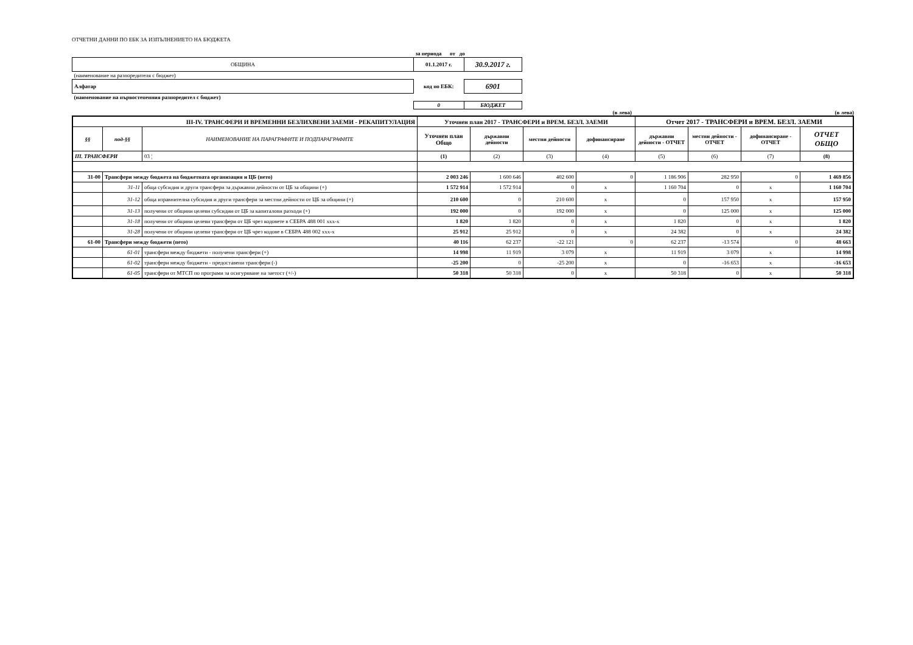ОТЧЕТНИ ДАННИ ПО ЕБК ЗА ИЗПЪЛНЕНИЕТО НА БЮДЖЕТА
| | за периода от до | |
| ОБЩИНА | 01.1.2017 г. | 30.9.2017 г. |
| (наименование на разпоредителя с бюджет) | | |
| Алфатар | код по ЕБК: | 6901 |
| (наименование на първостепенния разпоредител с бюджет) | | |
| | 0 | БЮДЖЕТ |
(в лева) (в лева)
| III-IV. ТРАНСФЕРИ И ВРЕМЕННИ БЕЗЛИХВЕНИ ЗАЕМИ - РЕКАПИТУЛАЦИЯ | | | Уточнен план 2017 - ТРАНСФЕРИ и ВРЕМ. БЕЗЛ. ЗАЕМИ | | | | Отчет 2017 - ТРАНСФЕРИ и ВРЕМ. БЕЗЛ. ЗАЕМИ | | | |
| --- | --- | --- | --- | --- | --- | --- | --- | --- | --- | --- |
| §§ | под-§§ | НАИМЕНОВАНИЕ НА ПАРАГРАФИТЕ И ПОДПАРАГРАФИТЕ | Уточнен план Общо | държавни дейности | местни дейности | дофинансиране | държавни дейности - ОТЧЕТ | местни дейности - ОТЧЕТ | дофинансиране - ОТЧЕТ | ОТЧЕТ ОБЩО |
| III. ТРАНСФЕРИ | | 03 ¦ | (1) | (2) | (3) | (4) | (5) | (6) | (7) | (8) |
| 31-00 | Трансфери между бюджета на бюджетната организация и ЦБ (нето) | | 2 003 246 | 1 600 646 | 402 600 | 0 | 1 186 906 | 282 950 | 0 | 1 469 856 |
| | 31-11 | обща субсидия и други трансфери за държавни дейности от ЦБ за общини (+) | 1 572 914 | 1 572 914 | 0 | x | 1 160 704 | 0 | x | 1 160 704 |
| | 31-12 | обща изравнителна субсидия и други трансфери за местни дейности от ЦБ за общини (+) | 210 600 | 0 | 210 600 | x | 0 | 157 950 | x | 157 950 |
| | 31-13 | получени от общини целеви субсидии от ЦБ за капиталови разходи (+) | 192 000 | 0 | 192 000 | x | 0 | 125 000 | x | 125 000 |
| | 31-18 | получени от общини целеви трансфери от ЦБ чрез кодовете в СЕБРА 488 001 ххх-х | 1 820 | 1 820 | 0 | x | 1 820 | 0 | x | 1 820 |
| | 31-28 | получени от общини целеви трансфери от ЦБ чрез кодове в СЕБРА 488 002 ххх-х | 25 912 | 25 912 | 0 | x | 24 382 | 0 | x | 24 382 |
| 61-00 | Трансфери между бюджети (нето) | | 40 116 | 62 237 | -22 121 | 0 | 62 237 | -13 574 | 0 | 48 663 |
| | 61-01 | трансфери между бюджети - получени трансфери (+) | 14 998 | 11 919 | 3 079 | x | 11 919 | 3 079 | x | 14 998 |
| | 61-02 | трансфери между бюджети - предоставени трансфери (-) | -25 200 | 0 | -25 200 | x | 0 | -16 653 | x | -16 653 |
| | 61-05 | трансфери от МТСП по програми за осигуряване на заетост (+/-) | 50 318 | 50 318 | 0 | x | 50 318 | 0 | x | 50 318 |